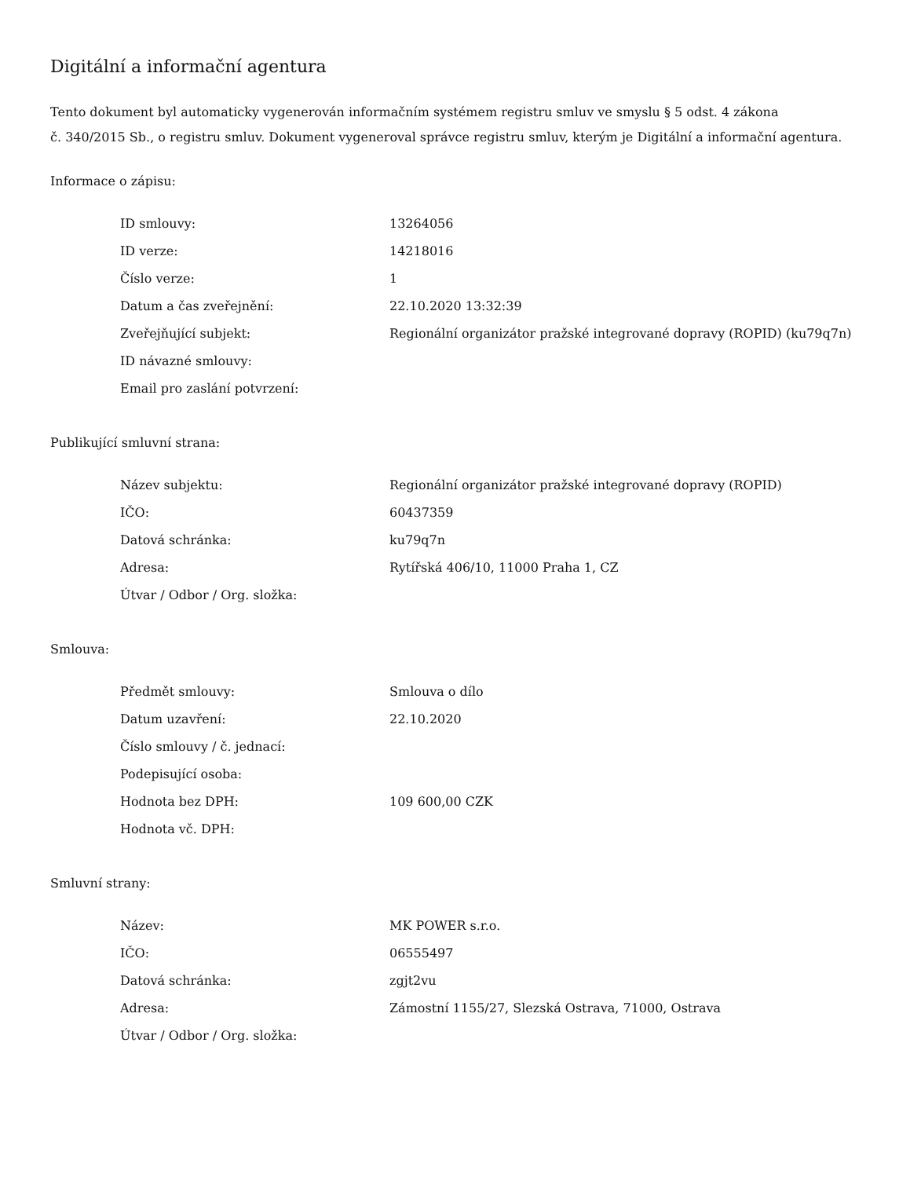Digitální a informační agentura
Tento dokument byl automaticky vygenerován informačním systémem registru smluv ve smyslu § 5 odst. 4 zákona
č. 340/2015 Sb., o registru smluv. Dokument vygeneroval správce registru smluv, kterým je Digitální a informační agentura.
Informace o zápisu:
| ID smlouvy: | 13264056 |
| ID verze: | 14218016 |
| Číslo verze: | 1 |
| Datum a čas zveřejnění: | 22.10.2020 13:32:39 |
| Zveřejňující subjekt: | Regionální organizátor pražské integrované dopravy (ROPID) (ku79q7n) |
| ID návazné smlouvy: | |
| Email pro zaslání potvrzení: | |
Publikující smluvní strana:
| Název subjektu: | Regionální organizátor pražské integrované dopravy (ROPID) |
| IČO: | 60437359 |
| Datová schránka: | ku79q7n |
| Adresa: | Rytířská 406/10, 11000 Praha 1, CZ |
| Útvar / Odbor / Org. složka: | |
Smlouva:
| Předmět smlouvy: | Smlouva o dílo |
| Datum uzavření: | 22.10.2020 |
| Číslo smlouvy / č. jednací: | |
| Podepisující osoba: | |
| Hodnota bez DPH: | 109 600,00 CZK |
| Hodnota vč. DPH: | |
Smluvní strany:
| Název: | MK POWER s.r.o. |
| IČO: | 06555497 |
| Datová schránka: | zgjt2vu |
| Adresa: | Zámostní 1155/27, Slezská Ostrava, 71000, Ostrava |
| Útvar / Odbor / Org. složka: | |